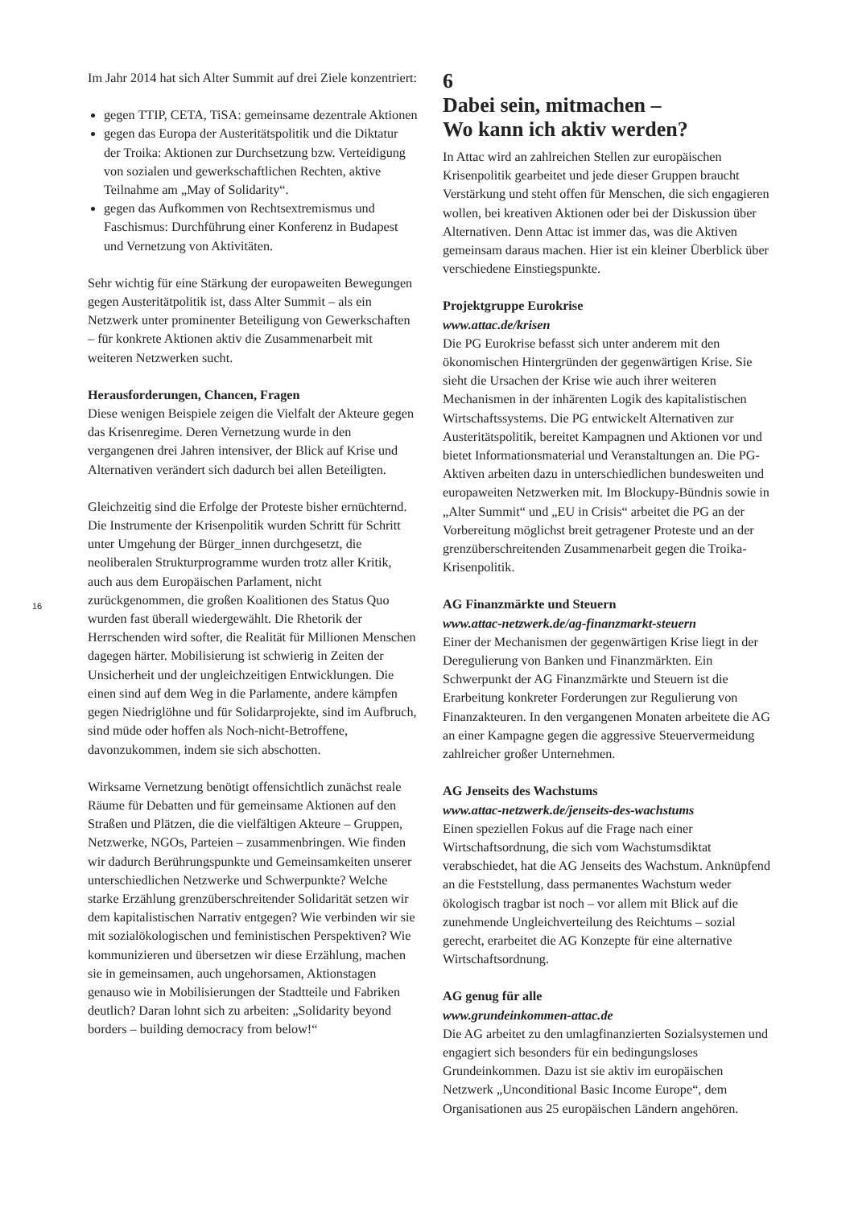16
Im Jahr 2014 hat sich Alter Summit auf drei Ziele konzentriert:
gegen TTIP, CETA, TiSA: gemeinsame dezentrale Aktionen
gegen das Europa der Austeritätspolitik und die Diktatur der Troika: Aktionen zur Durchsetzung bzw. Verteidigung von sozialen und gewerkschaftlichen Rechten, aktive Teilnahme am „May of Solidarity“.
gegen das Aufkommen von Rechtsextremismus und Faschismus: Durchführung einer Konferenz in Budapest und Vernetzung von Aktivitäten.
Sehr wichtig für eine Stärkung der europaweiten Bewegungen gegen Austeritätpolitik ist, dass Alter Summit – als ein Netzwerk unter prominenter Beteiligung von Gewerkschaften – für konkrete Aktionen aktiv die Zusammenarbeit mit weiteren Netzwerken sucht.
Herausforderungen, Chancen, Fragen
Diese wenigen Beispiele zeigen die Vielfalt der Akteure gegen das Krisenregime. Deren Vernetzung wurde in den vergangenen drei Jahren intensiver, der Blick auf Krise und Alternativen verändert sich dadurch bei allen Beteiligten.
Gleichzeitig sind die Erfolge der Proteste bisher ernüchternd. Die Instrumente der Krisenpolitik wurden Schritt für Schritt unter Umgehung der Bürger_innen durchgesetzt, die neoliberalen Strukturprogramme wurden trotz aller Kritik, auch aus dem Europäischen Parlament, nicht zurückgenommen, die großen Koalitionen des Status Quo wurden fast überall wiedergewählt. Die Rhetorik der Herrschenden wird softer, die Realität für Millionen Menschen dagegen härter. Mobilisierung ist schwierig in Zeiten der Unsicherheit und der ungleichzeitigen Entwicklungen. Die einen sind auf dem Weg in die Parlamente, andere kämpfen gegen Niedriglöhne und für Solidarprojekte, sind im Aufbruch, sind müde oder hoffen als Noch-nicht-Betroffene, davonzukommen, indem sie sich abschotten.
Wirksame Vernetzung benötigt offensichtlich zunächst reale Räume für Debatten und für gemeinsame Aktionen auf den Straßen und Plätzen, die die vielfältigen Akteure – Gruppen, Netzwerke, NGOs, Parteien – zusammenbringen. Wie finden wir dadurch Berührungspunkte und Gemeinsamkeiten unserer unterschiedlichen Netzwerke und Schwerpunkte? Welche starke Erzählung grenzüberschreitender Solidarität setzen wir dem kapitalistischen Narrativ entgegen? Wie verbinden wir sie mit sozialökologischen und feministischen Perspektiven? Wie kommunizieren und übersetzen wir diese Erzählung, machen sie in gemeinsamen, auch ungehorsamen, Aktionstagen genauso wie in Mobilisierungen der Stadtteile und Fabriken deutlich? Daran lohnt sich zu arbeiten: „Solidarity beyond borders – building democracy from below!“
6
Dabei sein, mitmachen –
Wo kann ich aktiv werden?
In Attac wird an zahlreichen Stellen zur europäischen Krisenpolitik gearbeitet und jede dieser Gruppen braucht Verstärkung und steht offen für Menschen, die sich engagieren wollen, bei kreativen Aktionen oder bei der Diskussion über Alternativen. Denn Attac ist immer das, was die Aktiven gemeinsam daraus machen. Hier ist ein kleiner Überblick über verschiedene Einstiegspunkte.
Projektgruppe Eurokrise
www.attac.de/krisen
Die PG Eurokrise befasst sich unter anderem mit den ökonomischen Hintergründen der gegenwärtigen Krise. Sie sieht die Ursachen der Krise wie auch ihrer weiteren Mechanismen in der inhärenten Logik des kapitalistischen Wirtschaftssystems. Die PG entwickelt Alternativen zur Austeritätspolitik, bereitet Kampagnen und Aktionen vor und bietet Informationsmaterial und Veranstaltungen an. Die PG-Aktiven arbeiten dazu in unterschiedlichen bundesweiten und europaweiten Netzwerken mit. Im Blockupy-Bündnis sowie in „Alter Summit“ und „EU in Crisis“ arbeitet die PG an der Vorbereitung möglichst breit getragener Proteste und an der grenzüberschreitenden Zusammenarbeit gegen die Troika-Krisenpolitik.
AG Finanzmärkte und Steuern
www.attac-netzwerk.de/ag-finanzmarkt-steuern
Einer der Mechanismen der gegenwärtigen Krise liegt in der Deregulierung von Banken und Finanzmärkten. Ein Schwerpunkt der AG Finanzmärkte und Steuern ist die Erarbeitung konkreter Forderungen zur Regulierung von Finanzakteuren. In den vergangenen Monaten arbeitete die AG an einer Kampagne gegen die aggressive Steuervermeidung zahlreicher großer Unternehmen.
AG Jenseits des Wachstums
www.attac-netzwerk.de/jenseits-des-wachstums
Einen speziellen Fokus auf die Frage nach einer Wirtschaftsordnung, die sich vom Wachstumsdiktat verabschiedet, hat die AG Jenseits des Wachstum. Anknüpfend an die Feststellung, dass permanentes Wachstum weder ökologisch tragbar ist noch – vor allem mit Blick auf die zunehmende Ungleichverteilung des Reichtums – sozial gerecht, erarbeitet die AG Konzepte für eine alternative Wirtschaftsordnung.
AG genug für alle
www.grundeinkommen-attac.de
Die AG arbeitet zu den umlagfinanzierten Sozialsystemen und engagiert sich besonders für ein bedingungsloses Grundeinkommen. Dazu ist sie aktiv im europäischen Netzwerk „Unconditional Basic Income Europe“, dem Organisationen aus 25 europäischen Ländern angehören.